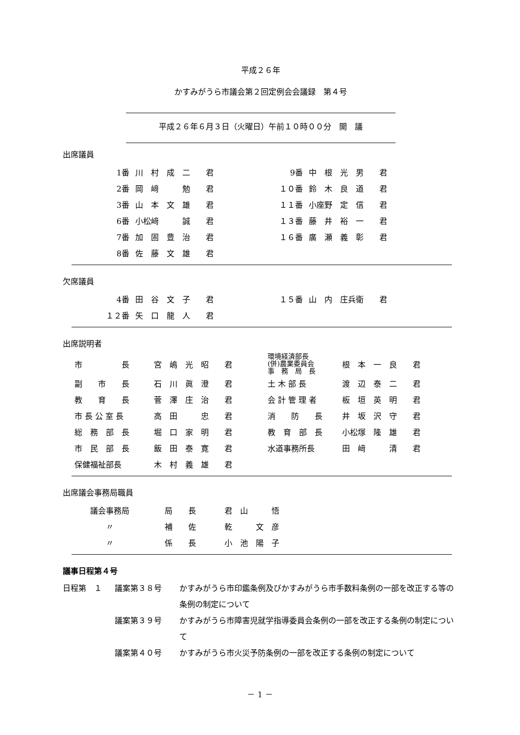平成２６年
かすみがうら市議会第２回定例会会議録　第４号
平成２６年６月３日（火曜日）午前１０時００分　開　議
出席議員
| 1番 | 川 村 成 二 君 | 9番 | 中 根 光 男 君 |
| 2番 | 岡 﨑 勉 君 | １０番 | 鈴 木 良 道 君 |
| 3番 | 山 本 文 雄 君 | １１番 | 小座野 定 信 君 |
| 6番 | 小松﨑 誠 君 | １３番 | 藤 井 裕 一 君 |
| 7番 | 加 固 豊 治 君 | １６番 | 廣 瀬 義 彰 君 |
| 8番 | 佐 藤 文 雄 君 | | |
欠席議員
| 4番 | 田 谷 文 子 君 | １５番 | 山 内 庄兵衛 君 |
| １２番 | 矢 口 龍 人 君 | | |
出席説明者
| 市 長 | 宮 嶋 光 昭 君 | 環境経済部長 (併)農業委員会 事 務 局 長 | 根 本 一 良 君 |
| 副 市 長 | 石 川 眞 澄 君 | 土 木 部 長 | 渡 辺 泰 二 君 |
| 教 育 長 | 菅 澤 庄 治 君 | 会 計 管 理 者 | 板 垣 英 明 君 |
| 市 長 公 室 長 | 高 田 忠 君 | 消 防 長 | 井 坂 沢 守 君 |
| 総 務 部 長 | 堀 口 家 明 君 | 教 育 部 長 | 小松塚 隆 雄 君 |
| 市 民 部 長 | 飯 田 泰 寛 君 | 水道事務所長 | 田 﨑 清 君 |
| 保健福祉部長 | 木 村 義 雄 君 | | |
出席議会事務局職員
| 議会事務局 | 局 長 | 君 山 悟 |
| 〃 | 補 佐 | 乾 文 彦 |
| 〃 | 係 長 | 小 池 陽 子 |
議事日程第４号
| 日程第 １ | 議案第３８号 | かすみがうら市印鑑条例及びかすみがうら市手数料条例の一部を改正する等の条例の制定について |
| | 議案第３９号 | かすみがうら市障害児就学指導委員会条例の一部を改正する条例の制定について |
| | 議案第４０号 | かすみがうら市火災予防条例の一部を改正する条例の制定について |
－ 1 －